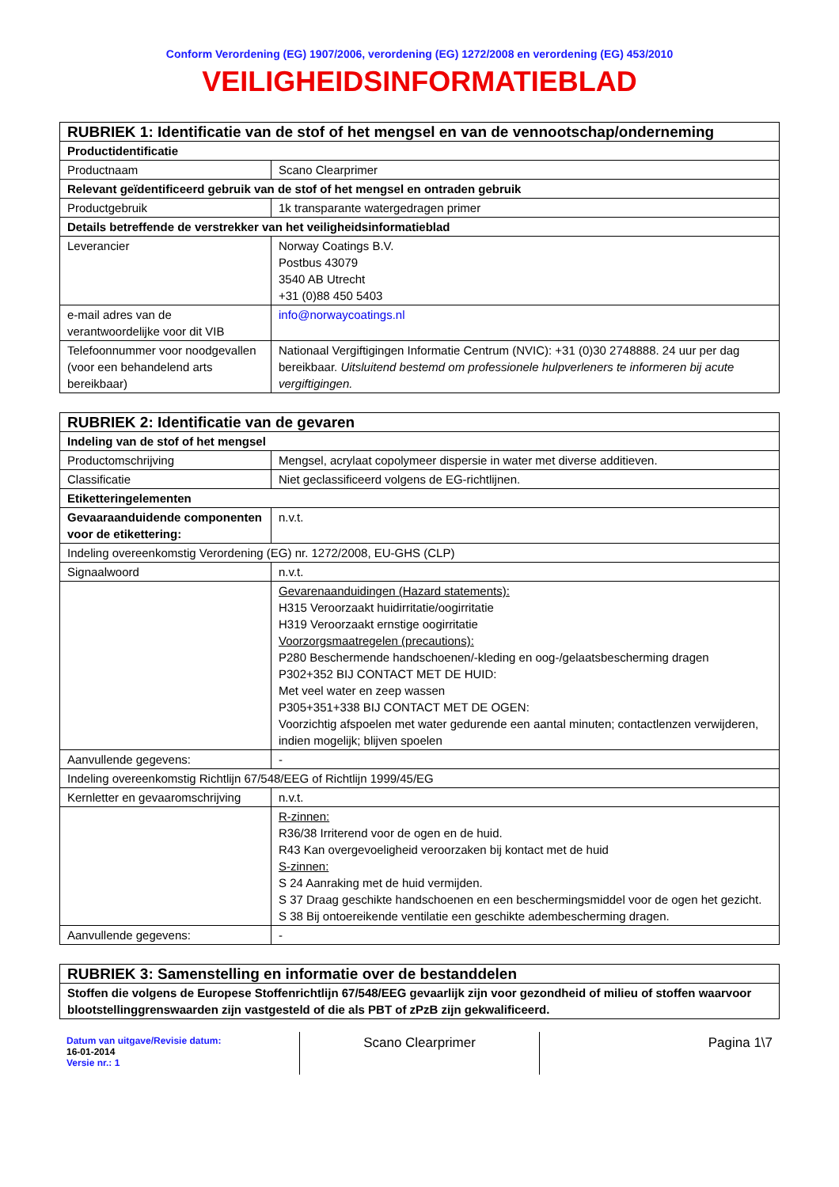Conform Verordening (EG) 1907/2006, verordening (EG) 1272/2008 en verordening (EG) 453/2010
VEILIGHEIDSINFORMATIEBLAD
| RUBRIEK 1: Identificatie van de stof of het mengsel en van de vennootschap/onderneming | |
| --- | --- |
| Productidentificatie | |
| Productnaam | Scano Clearprimer |
| Relevant geïdentificeerd gebruik van de stof of het mengsel en ontraden gebruik | |
| Productgebruik | 1k transparante watergedragen primer |
| Details betreffende de verstrekker van het veiligheidsinformatieblad | |
| Leverancier | Norway Coatings B.V. Postbus 43079 3540 AB Utrecht +31 (0)88 450 5403 |
| e-mail adres van de verantwoordelijke voor dit VIB | info@norwaycoatings.nl |
| Telefoonnummer voor noodgevallen (voor een behandelend arts bereikbaar) | Nationaal Vergiftigingen Informatie Centrum (NVIC): +31 (0)30 2748888. 24 uur per dag bereikbaar. Uitsluitend bestemd om professionele hulpverleners te informeren bij acute vergiftigingen. |
| RUBRIEK 2: Identificatie van de gevaren | |
| --- | --- |
| Indeling van de stof of het mengsel | |
| Productomschrijving | Mengsel, acrylaat copolymeer dispersie in water met diverse additieven. |
| Classificatie | Niet geclassificeerd volgens de EG-richtlijnen. |
| Etiketteringelementen | |
| Gevaaraanduidende componenten voor de etikettering: | n.v.t. |
| Indeling overeenkomstig Verordening (EG) nr. 1272/2008, EU-GHS (CLP) | |
| Signaalwoord | n.v.t. |
| | Gevarenaanduidingen (Hazard statements): H315 Veroorzaakt huidirritatie/oogirritatie H319 Veroorzaakt ernstige oogirritatie Voorzorgsmaatregelen (precautions): P280 Beschermende handschoenen/-kleding en oog-/gelaatsbescherming dragen P302+352 BIJ CONTACT MET DE HUID: Met veel water en zeep wassen P305+351+338 BIJ CONTACT MET DE OGEN: Voorzichtig afspoelen met water gedurende een aantal minuten; contactlenzen verwijderen, indien mogelijk; blijven spoelen |
| Aanvullende gegevens: | - |
| Indeling overeenkomstig Richtlijn 67/548/EEG of Richtlijn 1999/45/EG | |
| Kernletter en gevaaromschrijving | n.v.t. |
| | R-zinnen: R36/38 Irriterend voor de ogen en de huid. R43 Kan overgevoeligheid veroorzaken bij kontact met de huid S-zinnen: S 24 Aanraking met de huid vermijden. S 37 Draag geschikte handschoenen en een beschermingsmiddel voor de ogen het gezicht. S 38 Bij ontoereikende ventilatie een geschikte adembescherming dragen. |
| Aanvullende gegevens: | - |
| RUBRIEK 3: Samenstelling en informatie over de bestanddelen |
| --- |
| Stoffen die volgens de Europese Stoffenrichtlijn 67/548/EEG gevaarlijk zijn voor gezondheid of milieu of stoffen waarvoor blootstellinggrenswaarden zijn vastgesteld of die als PBT of zPzB zijn gekwalificeerd. |
Datum van uitgave/Revisie datum:
16-01-2014
Versie nr.: 1
Scano Clearprimer
Pagina 1\7